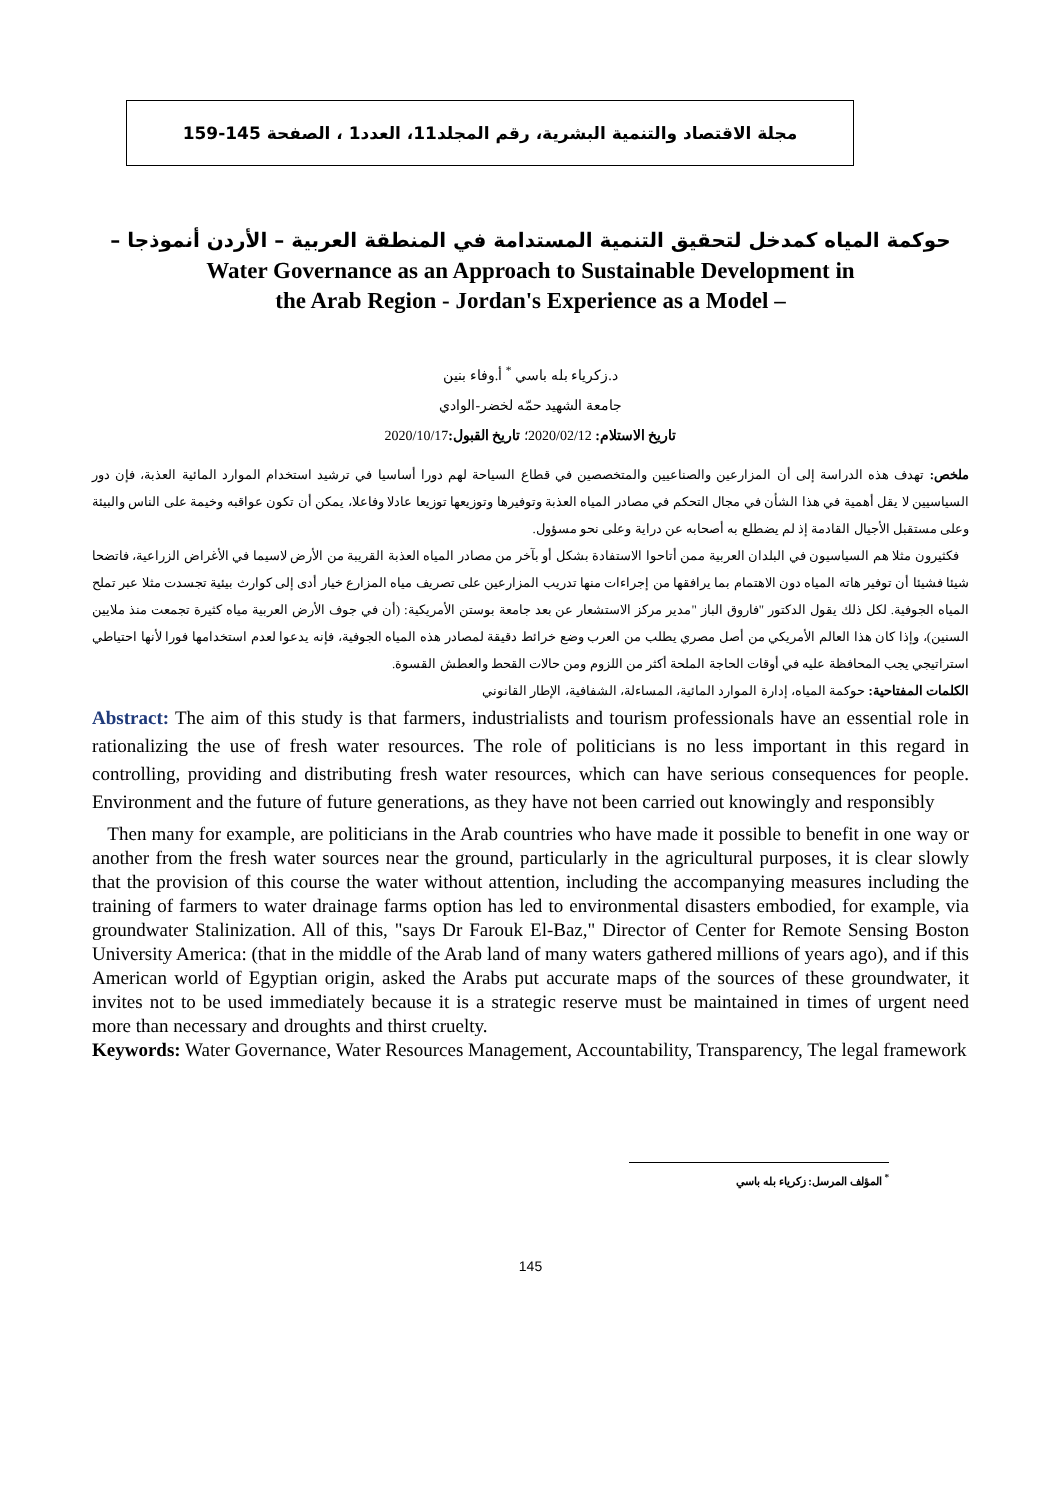مجلة الاقتصاد والتنمية البشرية، رقم المجلد11، العدد1 ، الصفحة 145-159
حوكمة المياه كمدخل لتحقيق التنمية المستدامة في المنطقة العربية – الأردن أنموذجا –
Water Governance as an Approach to Sustainable Development in
the Arab Region - Jordan's Experience as a Model –
د.زكرياء بله باسي <sup>*</sup> أ.وفاء بنين
جامعة الشهيد حمّه لخضر-الوادي
تاريخ الاستلام: 2020/02/12؛ تاريخ القبول: 2020/10/17
ملخص: تهدف هذه الدراسة إلى أن المزارعين والصناعيين والمتخصصين في قطاع السياحة لهم دورا أساسيا في ترشيد استخدام الموارد المائية العذبة، فإن دور السياسيين لا يقل أهمية في هذا الشأن في مجال التحكم في مصادر المياه العذبة وتوفيرها وتوزيعها توزيعا عادلا وفاعلا، يمكن أن تكون عواقبه وخيمة على الناس والبيئة وعلى مستقبل الأجيال القادمة إذ لم يضطلع به أصحابه عن دراية وعلى نحو مسؤول.
فكثيرون مثلا هم السياسيون في البلدان العربية ممن أتاحوا الاستفادة بشكل أو بآخر من مصادر المياه العذبة القريبة من الأرض لاسيما في الأغراض الزراعية، فاتضحا شيئا فشيئا أن توفير هاته المياه دون الاهتمام بما يرافقها من إجراءات منها تدريب المزارعين على تصريف مياه المزارع خيار أدى إلى كوارث بيئية تجسدت مثلا عبر تملح المياه الجوفية. لكل ذلك يقول الدكتور "فاروق الباز "مدير مركز الاستشعار عن بعد جامعة بوستن الأمريكية: (أن في جوف الأرض العربية مياه كثيرة تجمعت منذ ملايين السنين)، وإذا كان هذا العالم الأمريكي من أصل مصري يطلب من العرب وضع خرائط دقيقة لمصادر هذه المياه الجوفية، فإنه يدعوا لعدم استخدامها فورا لأنها احتياطي استراتيجي يجب المحافظة عليه في أوقات الحاجة الملحة أكثر من اللزوم ومن حالات القحط والعطش القسوة.
الكلمات المفتاحية: حوكمة المياه، إدارة الموارد المائية، المساءلة، الشفافية، الإطار القانوني
Abstract: The aim of this study is that farmers, industrialists and tourism professionals have an essential role in rationalizing the use of fresh water resources. The role of politicians is no less important in this regard in controlling, providing and distributing fresh water resources, which can have serious consequences for people. Environment and the future of future generations, as they have not been carried out knowingly and responsibly
Then many for example, are politicians in the Arab countries who have made it possible to benefit in one way or another from the fresh water sources near the ground, particularly in the agricultural purposes, it is clear slowly that the provision of this course the water without attention, including the accompanying measures including the training of farmers to water drainage farms option has led to environmental disasters embodied, for example, via groundwater Stalinization. All of this, "says Dr Farouk El-Baz," Director of Center for Remote Sensing Boston University America: (that in the middle of the Arab land of many waters gathered millions of years ago), and if this American world of Egyptian origin, asked the Arabs put accurate maps of the sources of these groundwater, it invites not to be used immediately because it is a strategic reserve must be maintained in times of urgent need more than necessary and droughts and thirst cruelty.
Keywords: Water Governance, Water Resources Management, Accountability, Transparency, The legal framework
<sup>*</sup> المؤلف المرسل: زكرياء بله باسي
145